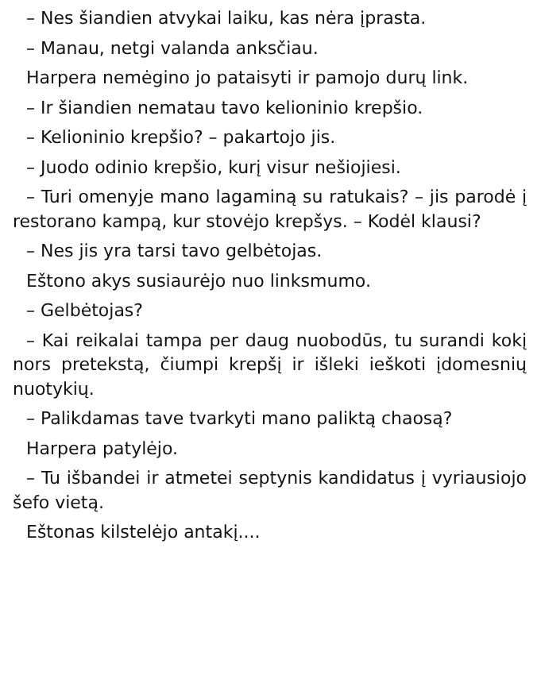– Nes šiandien atvykai laiku, kas nėra įpras­ta.
– Manau, netgi valanda anksčiau.
Harpera nemėgino jo pataisyti ir pamojo du­rų link.
– Ir šiandien nematau tavo kelioninio krep­šio.
– Kelioninio krepšio? – pakartojo jis.
– Juodo odinio krepšio, kurį visur nešiojiesi.
– Turi omenyje mano lagaminą su ratukais? – jis parodė į restorano kampą, kur stovėjo krepšys. – Kodėl klausi?
– Nes jis yra tarsi tavo gelbėtojas.
Eštono akys susiaurėjo nuo linksmumo.
– Gelbėtojas?
– Kai reikalai tampa per daug nuobodūs, tu surandi kokį nors pretekstą, čiumpi krepšį ir išleki ieškoti įdomesnių nuotykių.
– Palikdamas tave tvarkyti mano paliktą chaosą?
Harpera patylėjo.
– Tu išbandei ir atmetei septynis kandidatus į vyriausiojo šefo vietą.
Eštonas kilstelėjo antakį....